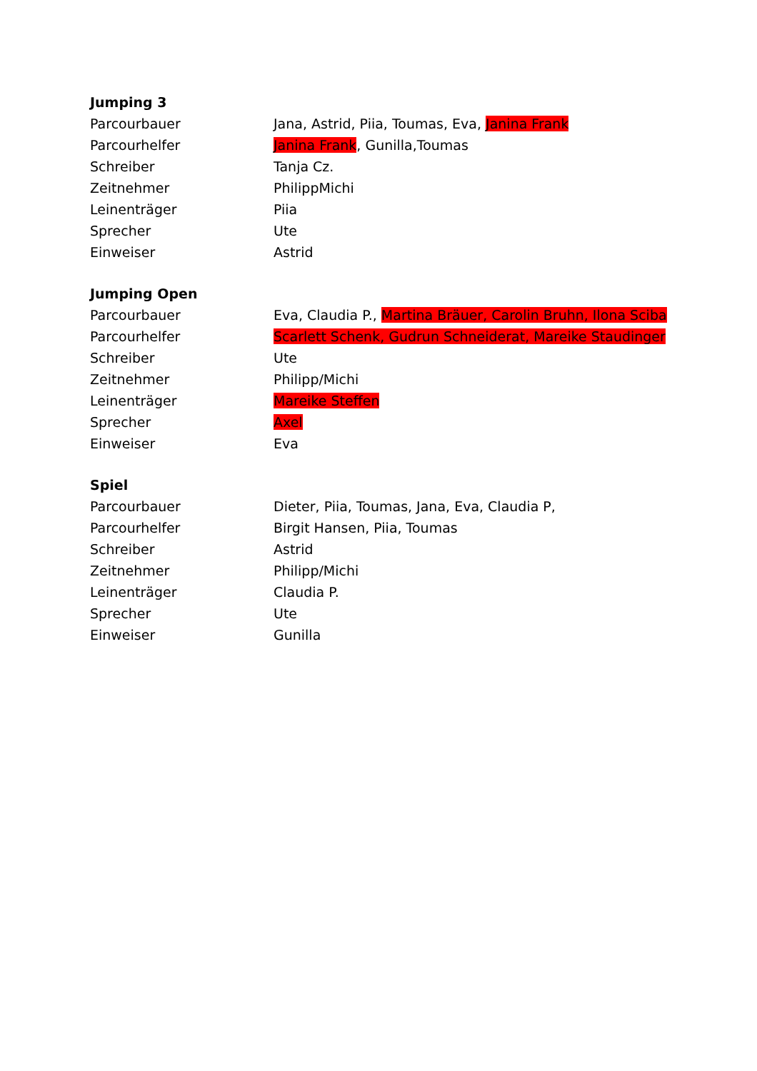| Jumping 3 | |
| --- | --- |
| Parcourbauer | Jana, Astrid, Piia, Toumas, Eva, Janina Frank |
| Parcourhelfer | Janina Frank , Gunilla,Toumas |
| Schreiber | Tanja Cz. |
| Zeitnehmer | PhilippMichi |
| Leinenträger | Piia |
| Sprecher | Ute |
| Einweiser | Astrid |
| Jumping Open | |
| --- | --- |
| Parcourbauer | Eva, Claudia P., Martina Bräuer, Carolin Bruhn, Ilona Sciba |
| Parcourhelfer | Scarlett Schenk, Gudrun Schneiderat, Mareike Staudinger |
| Schreiber | Ute |
| Zeitnehmer | Philipp/Michi |
| Leinenträger | Mareike Steffen |
| Sprecher | Axel |
| Einweiser | Eva |
| Spiel | |
| --- | --- |
| Parcourbauer | Dieter, Piia, Toumas, Jana, Eva, Claudia P, |
| Parcourhelfer | Birgit Hansen, Piia, Toumas |
| Schreiber | Astrid |
| Zeitnehmer | Philipp/Michi |
| Leinenträger | Claudia P. |
| Sprecher | Ute |
| Einweiser | Gunilla |